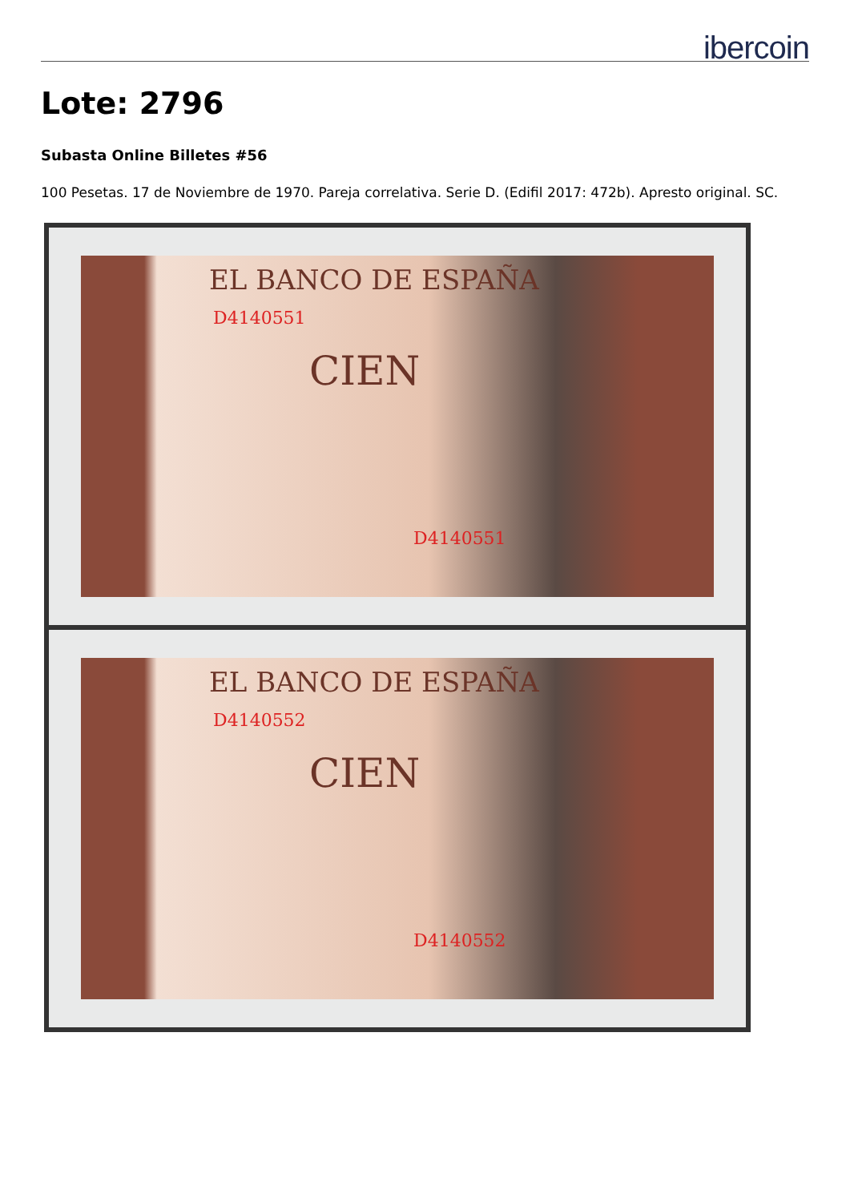ibercoin
Lote: 2796
Subasta Online Billetes #56
100 Pesetas. 17 de Noviembre de 1970. Pareja correlativa. Serie D. (Edifil 2017: 472b). Apresto original. SC.
EL BANCO DE ESPAÑA
D4140551
CIEN
D4140551
EL BANCO DE ESPAÑA
D4140552
CIEN
D4140552